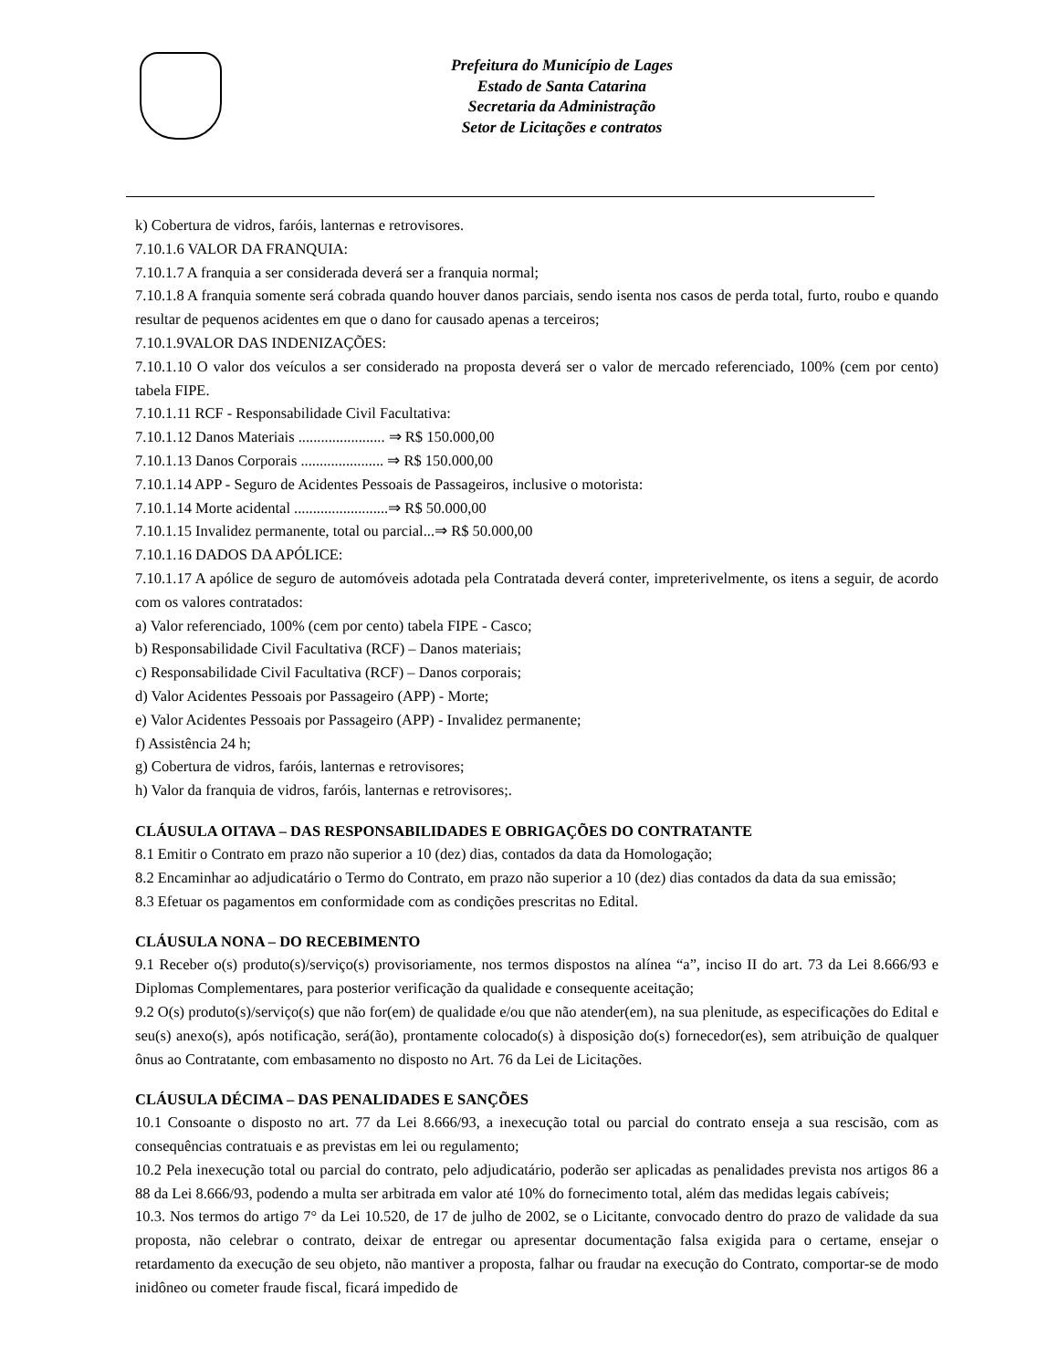Prefeitura do Município de Lages
Estado de Santa Catarina
Secretaria da Administração
Setor de Licitações e contratos
k) Cobertura de vidros, faróis, lanternas e retrovisores.
7.10.1.6 VALOR DA FRANQUIA:
7.10.1.7 A franquia a ser considerada deverá ser a franquia normal;
7.10.1.8 A franquia somente será cobrada quando houver danos parciais, sendo isenta nos casos de perda total, furto, roubo e quando resultar de pequenos acidentes em que o dano for causado apenas a terceiros;
7.10.1.9VALOR DAS INDENIZAÇÕES:
7.10.1.10 O valor dos veículos a ser considerado na proposta deverá ser o valor de mercado referenciado, 100% (cem por cento) tabela FIPE.
7.10.1.11 RCF - Responsabilidade Civil Facultativa:
7.10.1.12 Danos Materiais ....................... ⇒ R$ 150.000,00
7.10.1.13 Danos Corporais ...................... ⇒ R$ 150.000,00
7.10.1.14 APP - Seguro de Acidentes Pessoais de Passageiros, inclusive o motorista:
7.10.1.14 Morte acidental .........................⇒ R$ 50.000,00
7.10.1.15 Invalidez permanente, total ou parcial...⇒ R$ 50.000,00
7.10.1.16 DADOS DA APÓLICE:
7.10.1.17 A apólice de seguro de automóveis adotada pela Contratada deverá conter, impreterivelmente, os itens a seguir, de acordo com os valores contratados:
a) Valor referenciado, 100% (cem por cento) tabela FIPE - Casco;
b) Responsabilidade Civil Facultativa (RCF) – Danos materiais;
c) Responsabilidade Civil Facultativa (RCF) – Danos corporais;
d) Valor Acidentes Pessoais por Passageiro (APP) - Morte;
e) Valor Acidentes Pessoais por Passageiro (APP) - Invalidez permanente;
f) Assistência 24 h;
g) Cobertura de vidros, faróis, lanternas e retrovisores;
h) Valor da franquia de vidros, faróis, lanternas e retrovisores;.
CLÁUSULA OITAVA – DAS RESPONSABILIDADES E OBRIGAÇÕES DO CONTRATANTE
8.1 Emitir o Contrato em prazo não superior a 10 (dez) dias, contados da data da Homologação;
8.2 Encaminhar ao adjudicatário o Termo do Contrato, em prazo não superior a 10 (dez) dias contados da data da sua emissão;
8.3 Efetuar os pagamentos em conformidade com as condições prescritas no Edital.
CLÁUSULA NONA – DO RECEBIMENTO
9.1 Receber o(s) produto(s)/serviço(s) provisoriamente, nos termos dispostos na alínea “a”, inciso II do art. 73 da Lei 8.666/93 e Diplomas Complementares, para posterior verificação da qualidade e consequente aceitação;
9.2 O(s) produto(s)/serviço(s) que não for(em) de qualidade e/ou que não atender(em), na sua plenitude, as especificações do Edital e seu(s) anexo(s), após notificação, será(ão), prontamente colocado(s) à disposição do(s) fornecedor(es), sem atribuição de qualquer ônus ao Contratante, com embasamento no disposto no Art. 76 da Lei de Licitações.
CLÁUSULA DÉCIMA – DAS PENALIDADES E SANÇÕES
10.1 Consoante o disposto no art. 77 da Lei 8.666/93, a inexecução total ou parcial do contrato enseja a sua rescisão, com as consequências contratuais e as previstas em lei ou regulamento;
10.2 Pela inexecução total ou parcial do contrato, pelo adjudicatário, poderão ser aplicadas as penalidades prevista nos artigos 86 a 88 da Lei 8.666/93, podendo a multa ser arbitrada em valor até 10% do fornecimento total, além das medidas legais cabíveis;
10.3. Nos termos do artigo 7° da Lei 10.520, de 17 de julho de 2002, se o Licitante, convocado dentro do prazo de validade da sua proposta, não celebrar o contrato, deixar de entregar ou apresentar documentação falsa exigida para o certame, ensejar o retardamento da execução de seu objeto, não mantiver a proposta, falhar ou fraudar na execução do Contrato, comportar-se de modo inidôneo ou cometer fraude fiscal, ficará impedido de